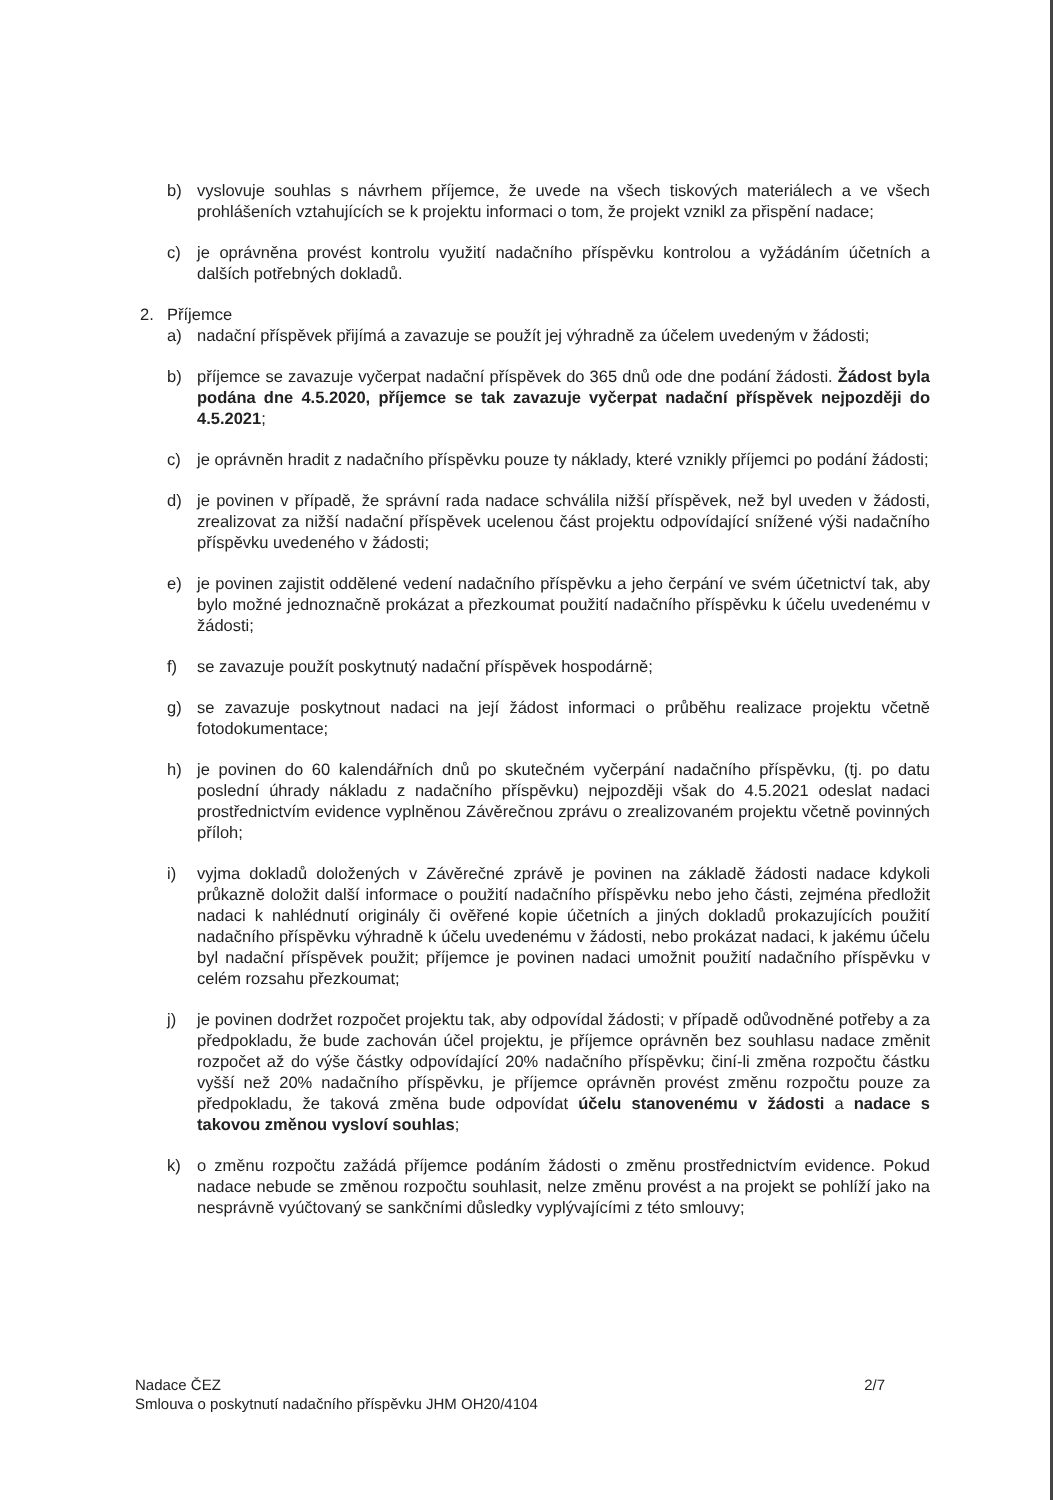b) vyslovuje souhlas s návrhem příjemce, že uvede na všech tiskových materiálech a ve všech prohlášeních vztahujících se k projektu informaci o tom, že projekt vznikl za přispění nadace;
c) je oprávněna provést kontrolu využití nadačního příspěvku kontrolou a vyžádáním účetních a dalších potřebných dokladů.
2. Příjemce
a) nadační příspěvek přijímá a zavazuje se použít jej výhradně za účelem uvedeným v žádosti;
b) příjemce se zavazuje vyčerpat nadační příspěvek do 365 dnů ode dne podání žádosti. Žádost byla podána dne 4.5.2020, příjemce se tak zavazuje vyčerpat nadační příspěvek nejpozději do 4.5.2021;
c) je oprávněn hradit z nadačního příspěvku pouze ty náklady, které vznikly příjemci po podání žádosti;
d) je povinen v případě, že správní rada nadace schválila nižší příspěvek, než byl uveden v žádosti, zrealizovat za nižší nadační příspěvek ucelenou část projektu odpovídající snížené výši nadačního příspěvku uvedeného v žádosti;
e) je povinen zajistit oddělené vedení nadačního příspěvku a jeho čerpání ve svém účetnictví tak, aby bylo možné jednoznačně prokázat a přezkoumat použití nadačního příspěvku k účelu uvedenému v žádosti;
f) se zavazuje použít poskytnutý nadační příspěvek hospodárně;
g) se zavazuje poskytnout nadaci na její žádost informaci o průběhu realizace projektu včetně fotodokumentace;
h) je povinen do 60 kalendářních dnů po skutečném vyčerpání nadačního příspěvku, (tj. po datu poslední úhrady nákladu z nadačního příspěvku) nejpozději však do 4.5.2021 odeslat nadaci prostřednictvím evidence vyplněnou Závěrečnou zprávu o zrealizovaném projektu včetně povinných příloh;
i) vyjma dokladů doložených v Závěrečné zprávě je povinen na základě žádosti nadace kdykoli průkazně doložit další informace o použití nadačního příspěvku nebo jeho části, zejména předložit nadaci k nahlédnutí originály či ověřené kopie účetních a jiných dokladů prokazujících použití nadačního příspěvku výhradně k účelu uvedenému v žádosti, nebo prokázat nadaci, k jakému účelu byl nadační příspěvek použit; příjemce je povinen nadaci umožnit použití nadačního příspěvku v celém rozsahu přezkoumat;
j) je povinen dodržet rozpočet projektu tak, aby odpovídal žádosti; v případě odůvodněné potřeby a za předpokladu, že bude zachován účel projektu, je příjemce oprávněn bez souhlasu nadace změnit rozpočet až do výše částky odpovídající 20% nadačního příspěvku; činí-li změna rozpočtu částku vyšší než 20% nadačního příspěvku, je příjemce oprávněn provést změnu rozpočtu pouze za předpokladu, že taková změna bude odpovídat účelu stanovenému v žádosti a nadace s takovou změnou vysloví souhlas;
k) o změnu rozpočtu zažádá příjemce podáním žádosti o změnu prostřednictvím evidence. Pokud nadace nebude se změnou rozpočtu souhlasit, nelze změnu provést a na projekt se pohlíží jako na nesprávně vyúčtovaný se sankčními důsledky vyplývajícími z této smlouvy;
2/7 Nadace ČEZ
Smlouva o poskytnutí nadačního příspěvku JHM OH20/4104